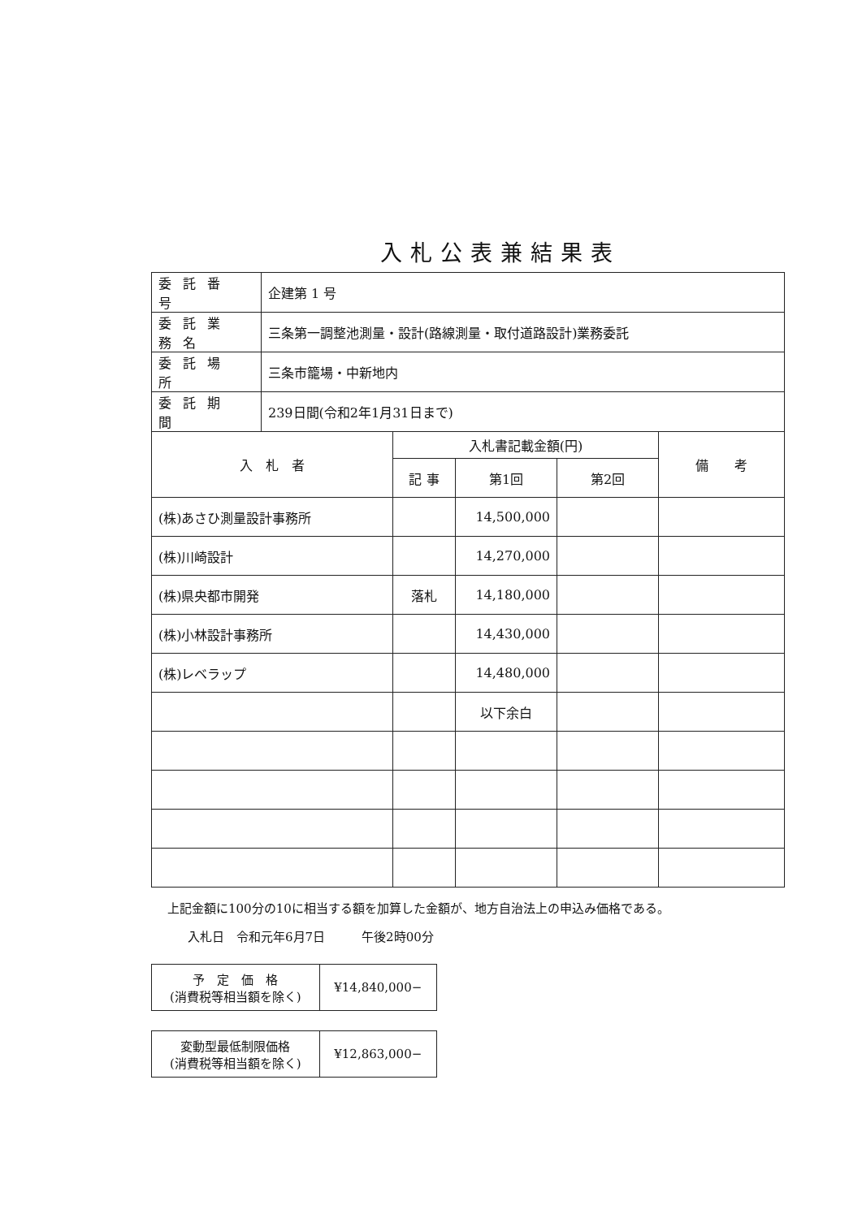入札公表兼結果表
| 委託番号 | 企建第 1 号 |
| 委託業務名 | 三条第一調整池測量・設計(路線測量・取付道路設計)業務委託 |
| 委託場所 | 三条市籠場・中新地内 |
| 委託期間 | 239日間(令和2年1月31日まで) |
| 入 札 者 | 入札書記載金額(円) | | | 備 考 |
| --- | --- | --- | --- | --- |
| | 記 事 | 第1回 | 第2回 | |
| (株)あさひ測量設計事務所 | | 14,500,000 | | |
| (株)川崎設計 | | 14,270,000 | | |
| (株)県央都市開発 | 落札 | 14,180,000 | | |
| (株)小林設計事務所 | | 14,430,000 | | |
| (株)レベラップ | | 14,480,000 | | |
| | | 以下余白 | | |
上記金額に100分の10に相当する額を加算した金額が、地方自治法上の申込み価格である。
入札日　令和元年6月7日　　　午後2時00分
| 予 定 価 格 (消費税等相当額を除く) | ¥14,840,000− |
| 変動型最低制限価格 (消費税等相当額を除く) | ¥12,863,000− |